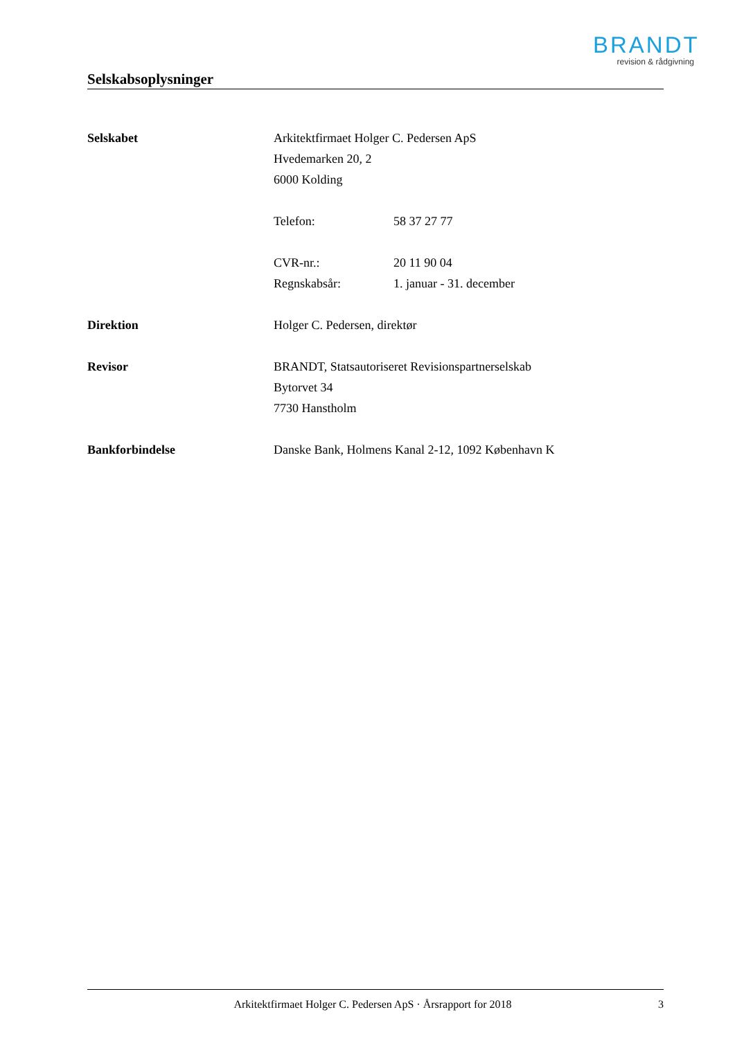BRANDT
revision & rådgivning
Selskabsoplysninger
Selskabet Arkitektfirmaet Holger C. Pedersen ApS
Hvedemarken 20, 2
6000 Kolding
Telefon: 58 37 27 77
CVR-nr.: 20 11 90 04
Regnskabsår: 1. januar - 31. december
Direktion Holger C. Pedersen, direktør
Revisor BRANDT, Statsautoriseret Revisionspartnerselskab
Bytorvet 34
7730 Hanstholm
Bankforbindelse Danske Bank, Holmens Kanal 2-12, 1092 København K
Arkitektfirmaet Holger C. Pedersen ApS · Årsrapport for 2018 3